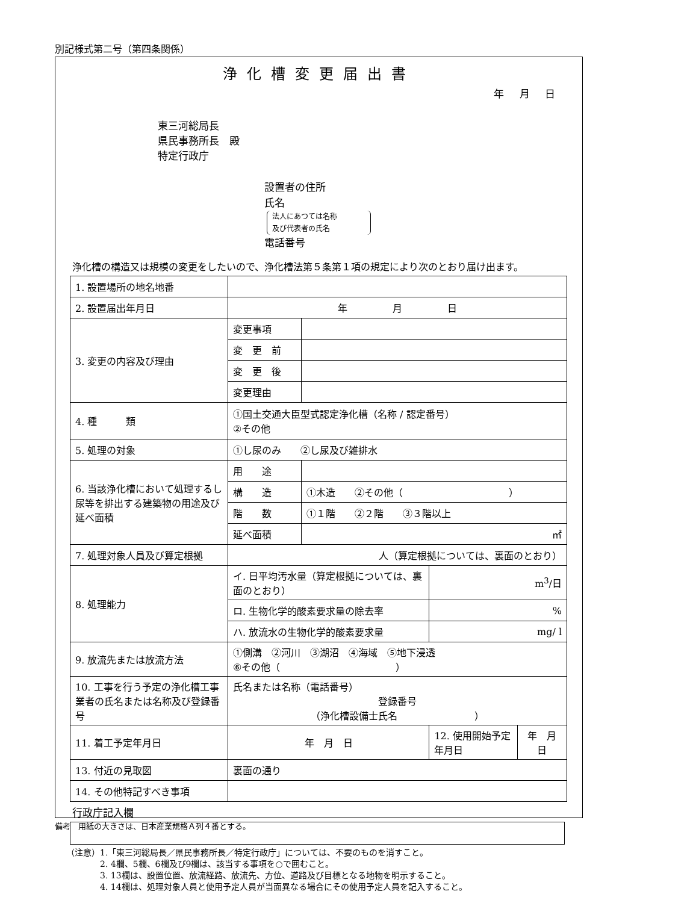別記様式第二号（第四条関係）
浄化槽変更届出書
年 月 日
東三河総局長
県民事務所長　殿
特定行政庁
設置者の住所
氏名
法人にあつては名称
及び代表者の氏名
電話番号
浄化槽の構造又は規模の変更をしたいので、浄化槽法第５条第１項の規定により次のとおり届け出ます。
| 1. 設置場所の地名地番 | | | | |
| 2. 設置届出年月日 | 年 月 日 | | | |
| 3. 変更の内容及び理由 | 変更事項 | | | |
| | 変 更 前 | | | |
| | 変 更 後 | | | |
| | 変更理由 | | | |
| 4. 種 類 | ①国土交通大臣型式認定浄化槽（名称 / 認定番号） ②その他 | | | |
| 5. 処理の対象 | ①し尿のみ ②し尿及び雑排水 | | | |
| 6. 当該浄化槽において処理するし尿等を排出する建築物の用途及び延べ面積 | 用 途 | | | |
| | 構 造 | ①木造 ②その他（ ） | | |
| | 階 数 | ①１階 ②２階 ③３階以上 | | |
| | 延べ面積 | ㎡ | | |
| 7. 処理対象人員及び算定根拠 | 人（算定根拠については、裏面のとおり） | | | |
| 8. 処理能力 | イ. 日平均汚水量（算定根拠については、裏面のとおり） | | m<sup>3</sup>/日 | |
| | ロ. 生物化学的酸素要求量の除去率 | | % | |
| | ハ. 放流水の生物化学的酸素要求量 | | mg/ l | |
| 9. 放流先または放流方法 | ①側溝 ②河川 ③湖沼 ④海域 ⑤地下浸透 ⑥その他（ ） | | | |
| 10. 工事を行う予定の浄化槽工事業者の氏名または名称及び登録番号 | 氏名または名称（電話番号） 登録番号 （浄化槽設備士氏名 ） | | | |
| 11. 着工予定年月日 | 年 月 日 | | 12. 使用開始予定年月日 | 年 月 日 |
| 13. 付近の見取図 | 裏面の通り | | | |
| 14. その他特記すべき事項 | | | | |
行政庁記入欄
（注意）1.「東三河総局長／県民事務所長／特定行政庁」については、不要のものを消すこと。
　　　　2. 4欄、5欄、6欄及び9欄は、該当する事項を○で囲むこと。
　　　　3. 13欄は、設置位置、放流経路、放流先、方位、道路及び目標となる地物を明示すること。
　　　　4. 14欄は、処理対象人員と使用予定人員が当面異なる場合にその使用予定人員を記入すること。
備考　用紙の大きさは、日本産業規格Ａ列４番とする。